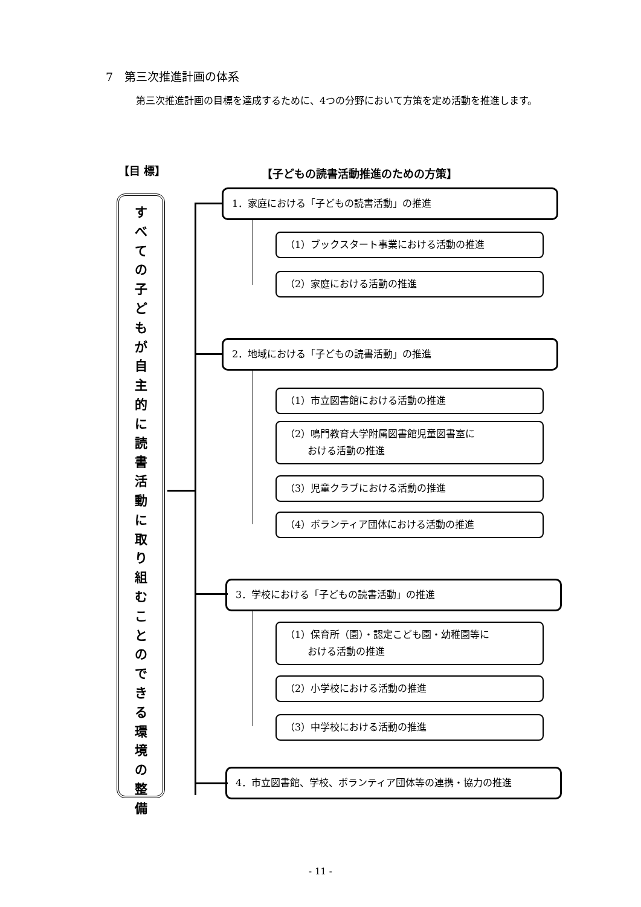7　第三次推進計画の体系
第三次推進計画の目標を達成するために、4つの分野において方策を定め活動を推進します。
【目 標】 【子どもの読書活動推進のための方策】
す
べ
て
の
子
ど
も
が
自
主
的
に
読
書
活
動
に
取
り
組
む
こ
と
の
で
き
る
環
境
の
整
備
1．家庭における「子どもの読書活動」の推進
（1）ブックスタート事業における活動の推進
（2）家庭における活動の推進
2．地域における「子どもの読書活動」の推進
（1）市立図書館における活動の推進
（2）鳴門教育大学附属図書館児童図書室に
　　 おける活動の推進
（3）児童クラブにおける活動の推進
（4）ボランティア団体における活動の推進
3．学校における「子どもの読書活動」の推進
（1）保育所（園）・認定こども園・幼稚園等に
　　 おける活動の推進
（2）小学校における活動の推進
（3）中学校における活動の推進
4．市立図書館、学校、ボランティア団体等の連携・協力の推進
- 11 -